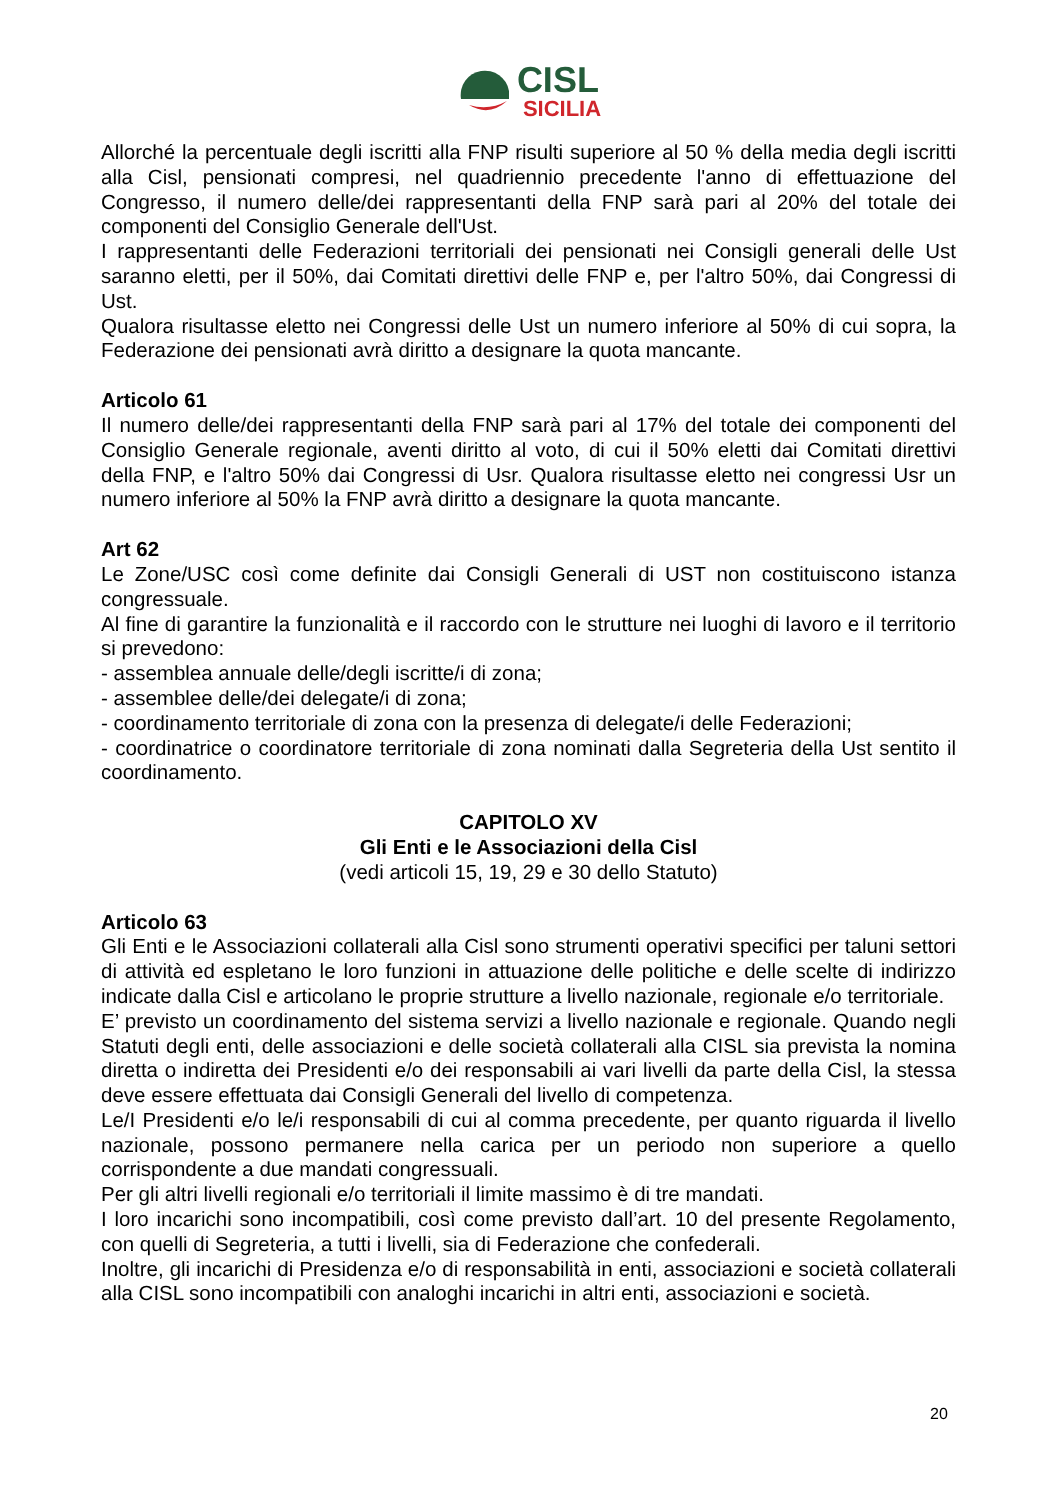CISL
SICILIA
Allorché la percentuale degli iscritti alla FNP risulti superiore al 50 % della media degli iscritti alla Cisl, pensionati compresi, nel quadriennio precedente l'anno di effettuazione del Congresso, il numero delle/dei rappresentanti della FNP sarà pari al 20% del totale dei componenti del Consiglio Generale dell'Ust.
I rappresentanti delle Federazioni territoriali dei pensionati nei Consigli generali delle Ust saranno eletti, per il 50%, dai Comitati direttivi delle FNP e, per l'altro 50%, dai Congressi di Ust.
Qualora risultasse eletto nei Congressi delle Ust un numero inferiore al 50% di cui sopra, la Federazione dei pensionati avrà diritto a designare la quota mancante.
Articolo 61
Il numero delle/dei rappresentanti della FNP sarà pari al 17% del totale dei componenti del Consiglio Generale regionale, aventi diritto al voto, di cui il 50% eletti dai Comitati direttivi della FNP, e l'altro 50% dai Congressi di Usr. Qualora risultasse eletto nei congressi Usr un numero inferiore al 50% la FNP avrà diritto a designare la quota mancante.
Art 62
Le Zone/USC così come definite dai Consigli Generali di UST non costituiscono istanza congressuale.
Al fine di garantire la funzionalità e il raccordo con le strutture nei luoghi di lavoro e il territorio si prevedono:
- assemblea annuale delle/degli iscritte/i di zona;
- assemblee delle/dei delegate/i di zona;
- coordinamento territoriale di zona con la presenza di delegate/i delle Federazioni;
- coordinatrice o coordinatore territoriale di zona nominati dalla Segreteria della Ust sentito il coordinamento.
CAPITOLO XV
Gli Enti e le Associazioni della Cisl
(vedi articoli 15, 19, 29 e 30 dello Statuto)
Articolo 63
Gli Enti e le Associazioni collaterali alla Cisl sono strumenti operativi specifici per taluni settori di attività ed espletano le loro funzioni in attuazione delle politiche e delle scelte di indirizzo indicate dalla Cisl e articolano le proprie strutture a livello nazionale, regionale e/o territoriale.
E’ previsto un coordinamento del sistema servizi a livello nazionale e regionale. Quando negli Statuti degli enti, delle associazioni e delle società collaterali alla CISL sia prevista la nomina diretta o indiretta dei Presidenti e/o dei responsabili ai vari livelli da parte della Cisl, la stessa deve essere effettuata dai Consigli Generali del livello di competenza.
Le/I Presidenti e/o le/i responsabili di cui al comma precedente, per quanto riguarda il livello nazionale, possono permanere nella carica per un periodo non superiore a quello corrispondente a due mandati congressuali.
Per gli altri livelli regionali e/o territoriali il limite massimo è di tre mandati.
I loro incarichi sono incompatibili, così come previsto dall’art. 10 del presente Regolamento, con quelli di Segreteria, a tutti i livelli, sia di Federazione che confederali.
Inoltre, gli incarichi di Presidenza e/o di responsabilità in enti, associazioni e società collaterali alla CISL sono incompatibili con analoghi incarichi in altri enti, associazioni e società.
20